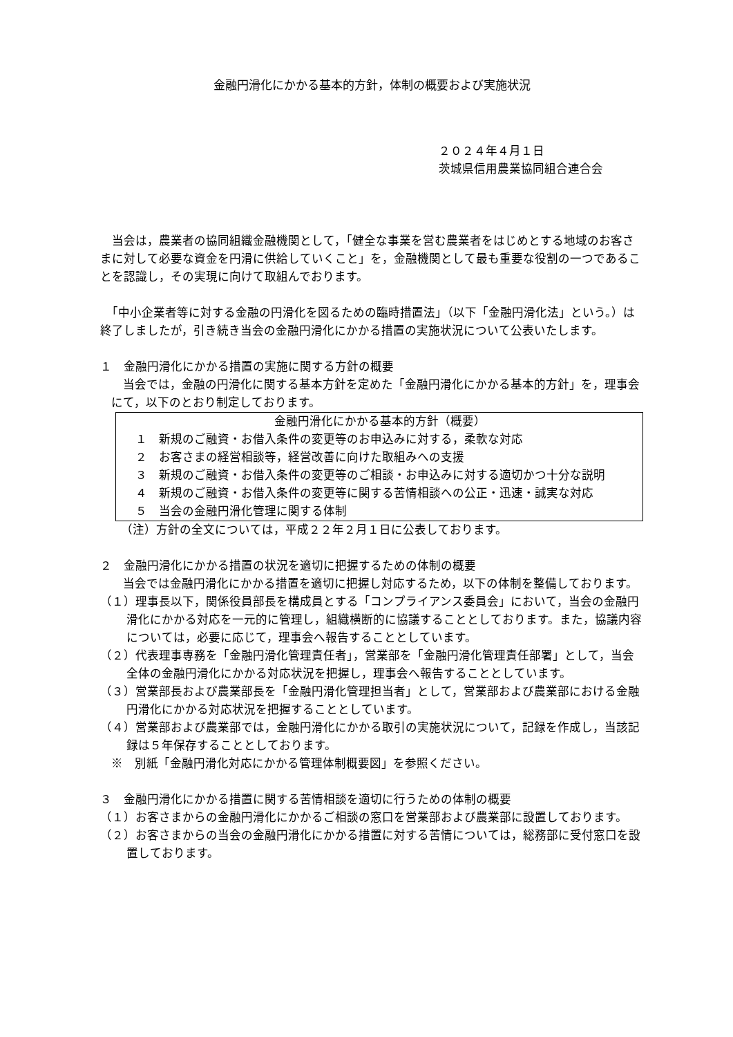金融円滑化にかかる基本的方針，体制の概要および実施状況
２０２４年４月１日
茨城県信用農業協同組合連合会
　当会は，農業者の協同組織金融機関として，「健全な事業を営む農業者をはじめとする地域のお客さまに対して必要な資金を円滑に供給していくこと」を，金融機関として最も重要な役割の一つであることを認識し，その実現に向けて取組んでおります。
　「中小企業者等に対する金融の円滑化を図るための臨時措置法」（以下「金融円滑化法」という。）は終了しましたが，引き続き当会の金融円滑化にかかる措置の実施状況について公表いたします。
１　金融円滑化にかかる措置の実施に関する方針の概要
　当会では，金融の円滑化に関する基本方針を定めた「金融円滑化にかかる基本的方針」を，理事会にて，以下のとおり制定しております。
金融円滑化にかかる基本的方針（概要）
１　新規のご融資・お借入条件の変更等のお申込みに対する，柔軟な対応
２　お客さまの経営相談等，経営改善に向けた取組みへの支援
３　新規のご融資・お借入条件の変更等のご相談・お申込みに対する適切かつ十分な説明
４　新規のご融資・お借入条件の変更等に関する苦情相談への公正・迅速・誠実な対応
５　当会の金融円滑化管理に関する体制
（注）方針の全文については，平成２２年２月１日に公表しております。
２　金融円滑化にかかる措置の状況を適切に把握するための体制の概要
　当会では金融円滑化にかかる措置を適切に把握し対応するため，以下の体制を整備しております。
（１）理事長以下，関係役員部長を構成員とする「コンプライアンス委員会」において，当会の金融円滑化にかかる対応を一元的に管理し，組織横断的に協議することとしております。また，協議内容については，必要に応じて，理事会へ報告することとしています。
（２）代表理事専務を「金融円滑化管理責任者」，営業部を「金融円滑化管理責任部署」として，当会全体の金融円滑化にかかる対応状況を把握し，理事会へ報告することとしています。
（３）営業部長および農業部長を「金融円滑化管理担当者」として，営業部および農業部における金融円滑化にかかる対応状況を把握することとしています。
（４）営業部および農業部では，金融円滑化にかかる取引の実施状況について，記録を作成し，当該記録は５年保存することとしております。
※　別紙「金融円滑化対応にかかる管理体制概要図」を参照ください。
３　金融円滑化にかかる措置に関する苦情相談を適切に行うための体制の概要
（１）お客さまからの金融円滑化にかかるご相談の窓口を営業部および農業部に設置しております。
（２）お客さまからの当会の金融円滑化にかかる措置に対する苦情については，総務部に受付窓口を設置しております。